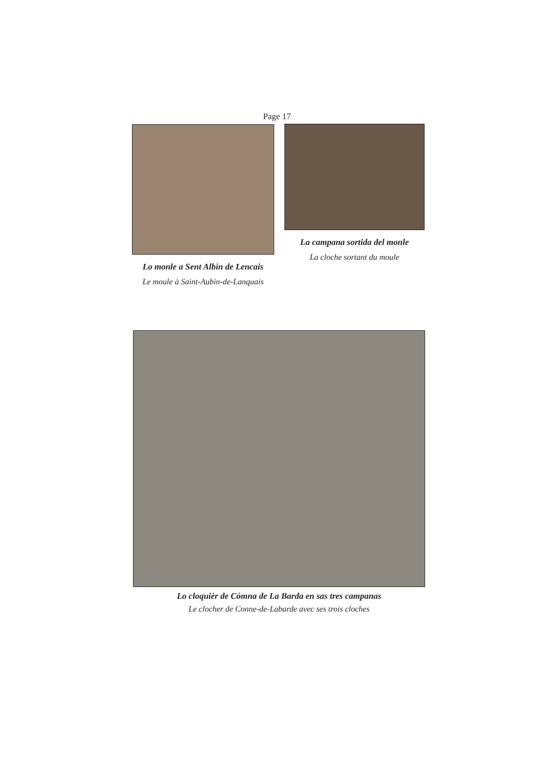Page 17
Lo monle a Sent Albin de Lencais
Le moule à Saint-Aubin-de-Lanquais
La campana sortida del monle
La cloche sortant du moule
Lo cloquièr de Cómna de La Barda en sas tres campanas
Le clocher de Conne-de-Labarde avec ses trois cloches